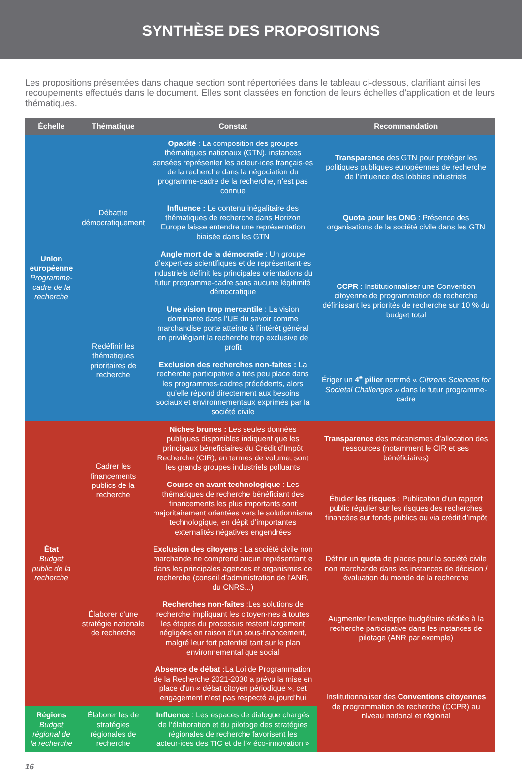SYNTHÈSE DES PROPOSITIONS
Les propositions présentées dans chaque section sont répertoriées dans le tableau ci-dessous, clarifiant ainsi les recoupements effectués dans le document. Elles sont classées en fonction de leurs échelles d’application et de leurs thématiques.
| Échelle | Thématique | Constat | Recommandation |
| --- | --- | --- | --- |
| Union européenne Programme-cadre de la recherche | Débattre démocratiquement | Opacité : La composition des groupes thématiques nationaux (GTN), instances sensées représenter les acteur·ices français·es de la recherche dans la négociation du programme-cadre de la recherche, n’est pas connue | Transparence des GTN pour protéger les politiques publiques européennes de recherche de l’influence des lobbies industriels |
| | | Influence : Le contenu inégalitaire des thématiques de recherche dans Horizon Europe laisse entendre une représentation biaisée dans les GTN | Quota pour les ONG : Présence des organisations de la société civile dans les GTN |
| | | Angle mort de la démocratie : Un groupe d’expert·es scientifiques et de représentant·es industriels définit les principales orientations du futur programme-cadre sans aucune légitimité démocratique | CCPR : Institutionnaliser une Convention citoyenne de programmation de recherche définissant les priorités de recherche sur 10 % du budget total |
| | Redéfinir les thématiques prioritaires de recherche | Une vision trop mercantile : La vision dominante dans l’UE du savoir comme marchandise porte atteinte à l’intérêt général en privilégiant la recherche trop exclusive de profit | |
| | | Exclusion des recherches non-faites : La recherche participative a très peu place dans les programmes-cadres précédents, alors qu’elle répond directement aux besoins sociaux et environnementaux exprimés par la société civile | Ériger un 4<sup>e</sup> pilier nommé « Citizens Sciences for Societal Challenges » dans le futur programme-cadre |
| État Budget public de la recherche | Cadrer les financements publics de la recherche | Niches brunes : Les seules données publiques disponibles indiquent que les principaux bénéficiaires du Crédit d’Impôt Recherche (CIR), en termes de volume, sont les grands groupes industriels polluants | Transparence des mécanismes d’allocation des ressources (notamment le CIR et ses bénéficiaires) |
| | | Course en avant technologique : Les thématiques de recherche bénéficiant des financements les plus importants sont majoritairement orientées vers le solutionnisme technologique, en dépit d’importantes externalités négatives engendrées | Étudier les risques : Publication d’un rapport public régulier sur les risques des recherches financées sur fonds publics ou via crédit d’impôt |
| | Élaborer d’une stratégie nationale de recherche | Exclusion des citoyens : La société civile non marchande ne comprend aucun représentant·e dans les principales agences et organismes de recherche (conseil d’administration de l’ANR, du CNRS...) | Définir un quota de places pour la société civile non marchande dans les instances de décision / évaluation du monde de la recherche |
| | | Recherches non-faites :Les solutions de recherche impliquant les citoyen·nes à toutes les étapes du processus restent largement négligées en raison d’un sous-financement, malgré leur fort potentiel tant sur le plan environnemental que social | Augmenter l’enveloppe budgétaire dédiée à la recherche participative dans les instances de pilotage (ANR par exemple) |
| | | Absence de débat : La Loi de Programmation de la Recherche 2021-2030 a prévu la mise en place d’un « débat citoyen périodique », cet engagement n’est pas respecté aujourd’hui | Institutionnaliser des Conventions citoyennes de programmation de recherche (CCPR) au niveau national et régional |
| Régions Budget régional de la recherche | Élaborer les de stratégies régionales de recherche | Influence : Les espaces de dialogue chargés de l’élaboration et du pilotage des stratégies régionales de recherche favorisent les acteur·ices des TIC et de l’« éco-innovation » | |
16